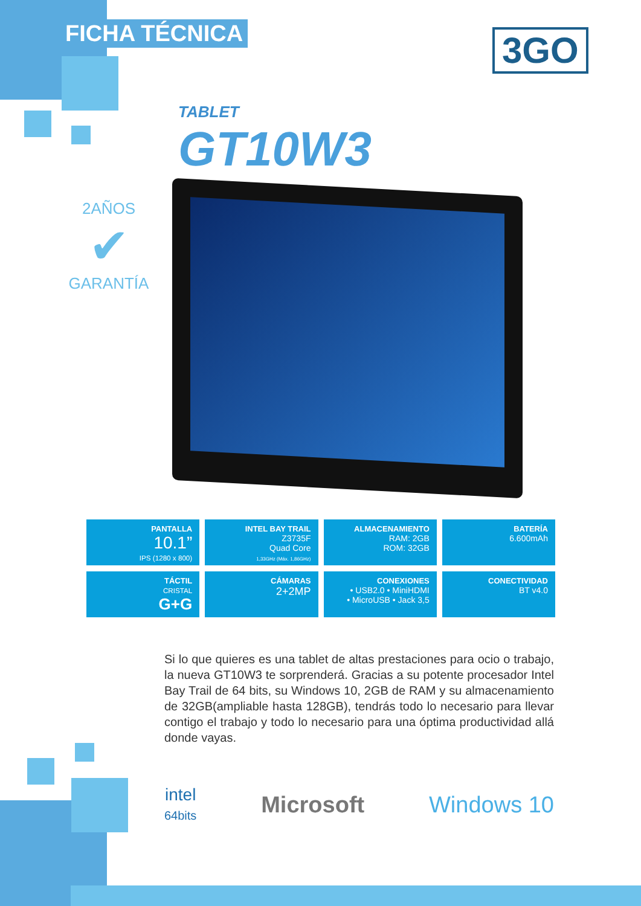FICHA TÉCNICA 3GO
TABLET
GT10W3
2AÑOS
✔
GARANTÍA
PANTALLA
10.1”
IPS (1280 x 800)
INTEL BAY TRAIL
Z3735F
Quad Core
1,33GHz (Máx. 1,86GHz)
ALMACENAMIENTO
RAM: 2GB
ROM: 32GB
BATERÍA
6.600mAh
TÁCTIL
CRISTAL
G+G
CÁMARAS
2+2MP
CONEXIONES
• USB2.0 • MiniHDMI
• MicroUSB • Jack 3,5
CONECTIVIDAD
BT v4.0
Si lo que quieres es una tablet de altas prestaciones para ocio o trabajo, la nueva GT10W3 te sorprenderá. Gracias a su potente procesador Intel Bay Trail de 64 bits, su Windows 10, 2GB de RAM y su almacenamiento de 32GB(ampliable hasta 128GB), tendrás todo lo necesario para llevar contigo el trabajo y todo lo necesario para una óptima productividad allá donde vayas.
intel
64bits
Microsoft Windows 10